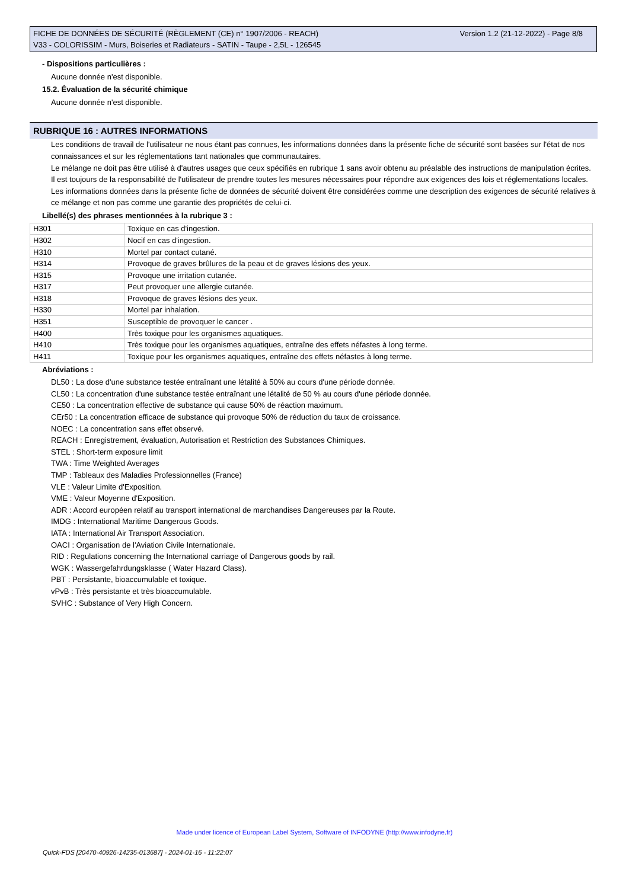Version 1.2 (21-12-2022) - Page 8/8 FICHE DE DONNÉES DE SÉCURITÉ (RÈGLEMENT (CE) n° 1907/2006 - REACH)
V33 - COLORISSIM - Murs, Boiseries et Radiateurs - SATIN - Taupe - 2,5L - 126545
- Dispositions particulières :
Aucune donnée n'est disponible.
15.2. Évaluation de la sécurité chimique
Aucune donnée n'est disponible.
RUBRIQUE 16 : AUTRES INFORMATIONS
Les conditions de travail de l'utilisateur ne nous étant pas connues, les informations données dans la présente fiche de sécurité sont basées sur l'état de nos connaissances et sur les réglementations tant nationales que communautaires.
Le mélange ne doit pas être utilisé à d'autres usages que ceux spécifiés en rubrique 1 sans avoir obtenu au préalable des instructions de manipulation écrites.
Il est toujours de la responsabilité de l'utilisateur de prendre toutes les mesures nécessaires pour répondre aux exigences des lois et réglementations locales.
Les informations données dans la présente fiche de données de sécurité doivent être considérées comme une description des exigences de sécurité relatives à ce mélange et non pas comme une garantie des propriétés de celui-ci.
Libellé(s) des phrases mentionnées à la rubrique 3 :
| H301 | Toxique en cas d'ingestion. |
| H302 | Nocif en cas d'ingestion. |
| H310 | Mortel par contact cutané. |
| H314 | Provoque de graves brûlures de la peau et de graves lésions des yeux. |
| H315 | Provoque une irritation cutanée. |
| H317 | Peut provoquer une allergie cutanée. |
| H318 | Provoque de graves lésions des yeux. |
| H330 | Mortel par inhalation. |
| H351 | Susceptible de provoquer le cancer . |
| H400 | Très toxique pour les organismes aquatiques. |
| H410 | Très toxique pour les organismes aquatiques, entraîne des effets néfastes à long terme. |
| H411 | Toxique pour les organismes aquatiques, entraîne des effets néfastes à long terme. |
Abréviations :
DL50 : La dose d'une substance testée entraînant une létalité à 50% au cours d'une période donnée.
CL50 : La concentration d'une substance testée entraînant une létalité de 50 % au cours d'une période donnée.
CE50 : La concentration effective de substance qui cause 50% de réaction maximum.
CEr50 : La concentration efficace de substance qui provoque 50% de réduction du taux de croissance.
NOEC : La concentration sans effet observé.
REACH : Enregistrement, évaluation, Autorisation et Restriction des Substances Chimiques.
STEL : Short-term exposure limit
TWA : Time Weighted Averages
TMP : Tableaux des Maladies Professionnelles (France)
VLE : Valeur Limite d'Exposition.
VME : Valeur Moyenne d'Exposition.
ADR : Accord européen relatif au transport international de marchandises Dangereuses par la Route.
IMDG : International Maritime Dangerous Goods.
IATA : International Air Transport Association.
OACI : Organisation de l'Aviation Civile Internationale.
RID : Regulations concerning the International carriage of Dangerous goods by rail.
WGK : Wassergefahrdungsklasse ( Water Hazard Class).
PBT : Persistante, bioaccumulable et toxique.
vPvB : Très persistante et très bioaccumulable.
SVHC : Substance of Very High Concern.
Made under licence of European Label System, Software of INFODYNE (http://www.infodyne.fr)
Quick-FDS [20470-40926-14235-013687] - 2024-01-16 - 11:22:07